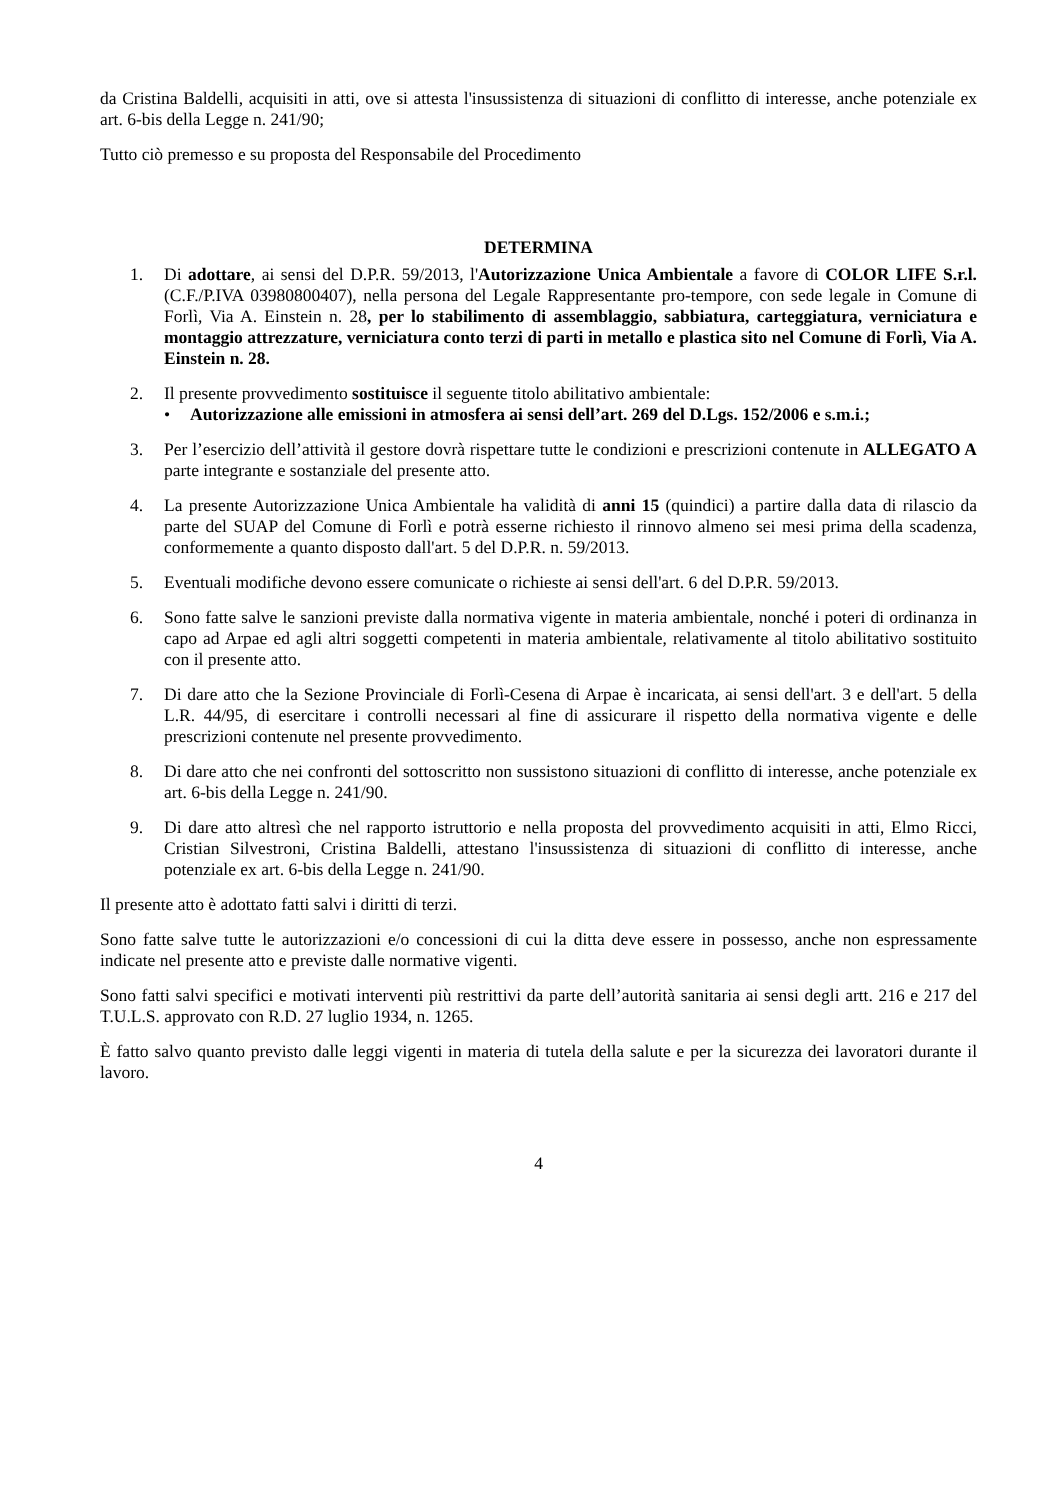da Cristina Baldelli, acquisiti in atti, ove si attesta l'insussistenza di situazioni di conflitto di interesse, anche potenziale ex art. 6-bis della Legge n. 241/90;
Tutto ciò premesso e su proposta del Responsabile del Procedimento
DETERMINA
1. Di adottare, ai sensi del D.P.R. 59/2013, l'Autorizzazione Unica Ambientale a favore di COLOR LIFE S.r.l. (C.F./P.IVA 03980800407), nella persona del Legale Rappresentante pro-tempore, con sede legale in Comune di Forlì, Via A. Einstein n. 28, per lo stabilimento di assemblaggio, sabbiatura, carteggiatura, verniciatura e montaggio attrezzature, verniciatura conto terzi di parti in metallo e plastica sito nel Comune di Forlì, Via A. Einstein n. 28.
2. Il presente provvedimento sostituisce il seguente titolo abilitativo ambientale:
• Autorizzazione alle emissioni in atmosfera ai sensi dell’art. 269 del D.Lgs. 152/2006 e s.m.i.;
3. Per l’esercizio dell’attività il gestore dovrà rispettare tutte le condizioni e prescrizioni contenute in ALLEGATO A parte integrante e sostanziale del presente atto.
4. La presente Autorizzazione Unica Ambientale ha validità di anni 15 (quindici) a partire dalla data di rilascio da parte del SUAP del Comune di Forlì e potrà esserne richiesto il rinnovo almeno sei mesi prima della scadenza, conformemente a quanto disposto dall'art. 5 del D.P.R. n. 59/2013.
5. Eventuali modifiche devono essere comunicate o richieste ai sensi dell'art. 6 del D.P.R. 59/2013.
6. Sono fatte salve le sanzioni previste dalla normativa vigente in materia ambientale, nonché i poteri di ordinanza in capo ad Arpae ed agli altri soggetti competenti in materia ambientale, relativamente al titolo abilitativo sostituito con il presente atto.
7. Di dare atto che la Sezione Provinciale di Forlì-Cesena di Arpae è incaricata, ai sensi dell'art. 3 e dell'art. 5 della L.R. 44/95, di esercitare i controlli necessari al fine di assicurare il rispetto della normativa vigente e delle prescrizioni contenute nel presente provvedimento.
8. Di dare atto che nei confronti del sottoscritto non sussistono situazioni di conflitto di interesse, anche potenziale ex art. 6-bis della Legge n. 241/90.
9. Di dare atto altresì che nel rapporto istruttorio e nella proposta del provvedimento acquisiti in atti, Elmo Ricci, Cristian Silvestroni, Cristina Baldelli, attestano l'insussistenza di situazioni di conflitto di interesse, anche potenziale ex art. 6-bis della Legge n. 241/90.
Il presente atto è adottato fatti salvi i diritti di terzi.
Sono fatte salve tutte le autorizzazioni e/o concessioni di cui la ditta deve essere in possesso, anche non espressamente indicate nel presente atto e previste dalle normative vigenti.
Sono fatti salvi specifici e motivati interventi più restrittivi da parte dell’autorità sanitaria ai sensi degli artt. 216 e 217 del T.U.L.S. approvato con R.D. 27 luglio 1934, n. 1265.
È fatto salvo quanto previsto dalle leggi vigenti in materia di tutela della salute e per la sicurezza dei lavoratori durante il lavoro.
4